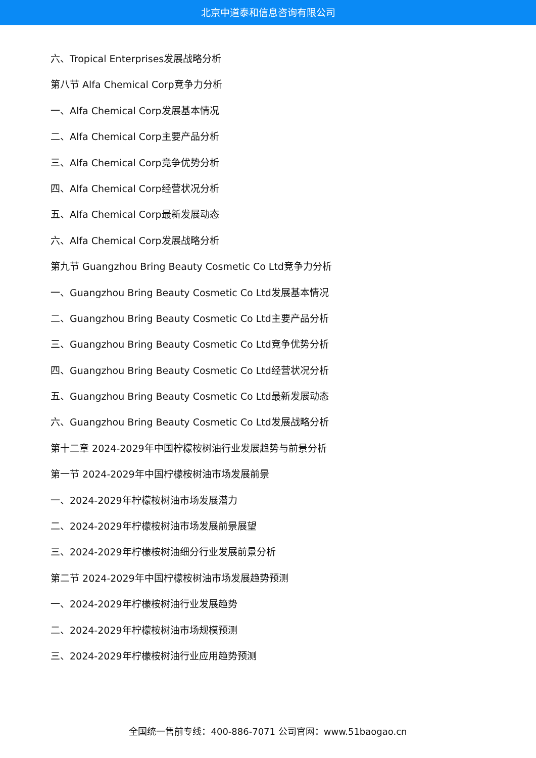北京中道泰和信息咨询有限公司
六、Tropical Enterprises发展战略分析
第八节 Alfa Chemical Corp竞争力分析
一、Alfa Chemical Corp发展基本情况
二、Alfa Chemical Corp主要产品分析
三、Alfa Chemical Corp竞争优势分析
四、Alfa Chemical Corp经营状况分析
五、Alfa Chemical Corp最新发展动态
六、Alfa Chemical Corp发展战略分析
第九节 Guangzhou Bring Beauty Cosmetic Co Ltd竞争力分析
一、Guangzhou Bring Beauty Cosmetic Co Ltd发展基本情况
二、Guangzhou Bring Beauty Cosmetic Co Ltd主要产品分析
三、Guangzhou Bring Beauty Cosmetic Co Ltd竞争优势分析
四、Guangzhou Bring Beauty Cosmetic Co Ltd经营状况分析
五、Guangzhou Bring Beauty Cosmetic Co Ltd最新发展动态
六、Guangzhou Bring Beauty Cosmetic Co Ltd发展战略分析
第十二章 2024-2029年中国柠檬桉树油行业发展趋势与前景分析
第一节 2024-2029年中国柠檬桉树油市场发展前景
一、2024-2029年柠檬桉树油市场发展潜力
二、2024-2029年柠檬桉树油市场发展前景展望
三、2024-2029年柠檬桉树油细分行业发展前景分析
第二节 2024-2029年中国柠檬桉树油市场发展趋势预测
一、2024-2029年柠檬桉树油行业发展趋势
二、2024-2029年柠檬桉树油市场规模预测
三、2024-2029年柠檬桉树油行业应用趋势预测
全国统一售前专线：400-886-7071 公司官网：www.51baogao.cn